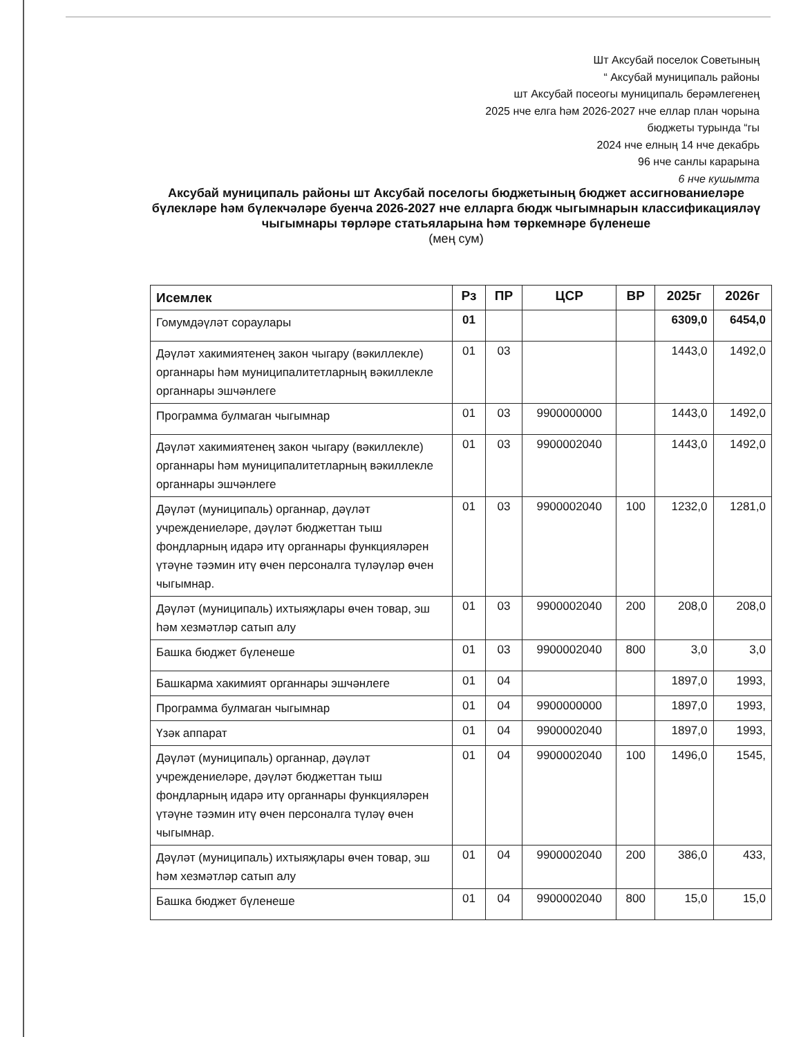Шт Аксубай поселок Советының
“ Аксубай муниципаль районы
шт Аксубай посеогы муниципаль берәмлегенең
2025 нче елга һәм 2026-2027 нче еллар план чорына
бюджеты турында “гы
2024 нче елның 14 нче декабрь
96 нче санлы карарына
6 нче кушымта
Аксубай муниципаль районы шт Аксубай поселогы бюджетының бюджет ассигнованиеләре бүлекләре һәм бүлекчәләре буенча 2026-2027 нче елларга бюдж чыгымнарын классификацияләү чыгымнары төрләре статьяларына һәм төркемнәре бүленеше
(мең сум)
| Исемлек | Рз | ПР | ЦСР | ВР | 2025г | 2026г |
| --- | --- | --- | --- | --- | --- | --- |
| Гомумдәүләт сораулары | 01 | | | | 6309,0 | 6454,0 |
| Дәүләт хакимиятенең закон чыгару (вәкиллекле) органнары һәм муниципалитетларның вәкиллекле органнары эшчәнлеге | 01 | 03 | | | 1443,0 | 1492,0 |
| Программа булмаган чыгымнар | 01 | 03 | 9900000000 | | 1443,0 | 1492,0 |
| Дәүләт хакимиятенең закон чыгару (вәкиллекле) органнары һәм муниципалитетларның вәкиллекле органнары эшчәнлеге | 01 | 03 | 9900002040 | | 1443,0 | 1492,0 |
| Дәүләт (муниципаль) органнар, дәүләт учреждениеләре, дәүләт бюджеттан тыш фондларның идарә итү органнары функцияләрен үтәүне тәэмин итү өчен персоналга түләүләр өчен чыгымнар. | 01 | 03 | 9900002040 | 100 | 1232,0 | 1281,0 |
| Дәүләт (муниципаль) ихтыяҗлары өчен товар, эш һәм хезмәтләр сатып алу | 01 | 03 | 9900002040 | 200 | 208,0 | 208,0 |
| Башка бюджет бүленеше | 01 | 03 | 9900002040 | 800 | 3,0 | 3,0 |
| Башкарма хакимият органнары эшчәнлеге | 01 | 04 | | | 1897,0 | 1993, |
| Программа булмаган чыгымнар | 01 | 04 | 9900000000 | | 1897,0 | 1993, |
| Үзәк аппарат | 01 | 04 | 9900002040 | | 1897,0 | 1993, |
| Дәүләт (муниципаль) органнар, дәүләт учреждениеләре, дәүләт бюджеттан тыш фондларның идарә итү органнары функцияләрен үтәүне тәэмин итү өчен персоналга түләү өчен чыгымнар. | 01 | 04 | 9900002040 | 100 | 1496,0 | 1545, |
| Дәүләт (муниципаль) ихтыяҗлары өчен товар, эш һәм хезмәтләр сатып алу | 01 | 04 | 9900002040 | 200 | 386,0 | 433, |
| Башка бюджет бүленеше | 01 | 04 | 9900002040 | 800 | 15,0 | 15,0 |